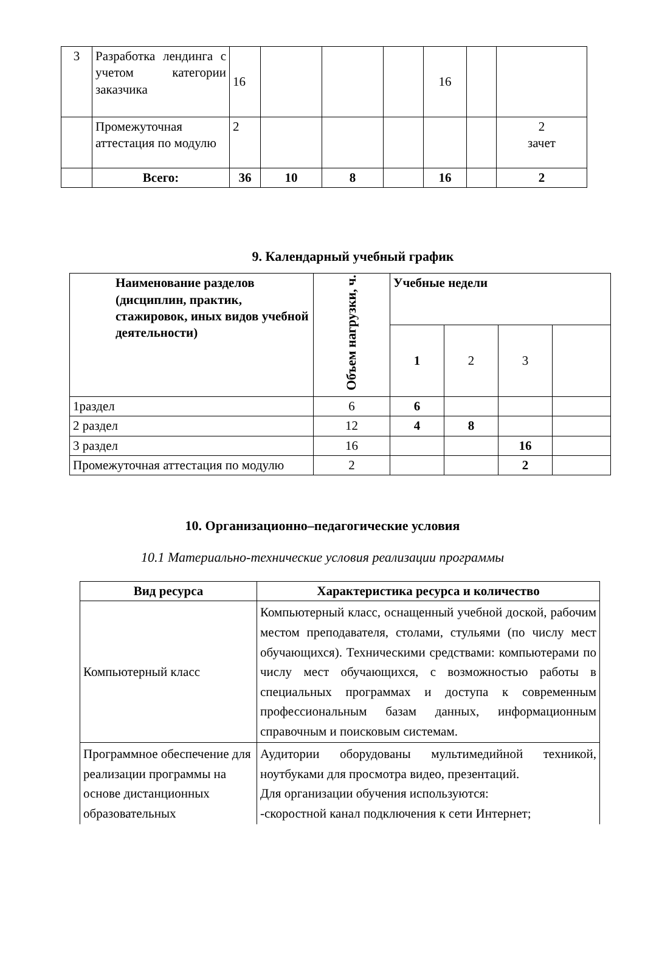| 3 | Разработка лендинга с учетом категории заказчика | 16 | | | | 16 | | |
| | Промежуточная аттестация по модулю | 2 | | | | | | 2 зачет |
| | Всего: | 36 | 10 | 8 | | 16 | | 2 |
9. Календарный учебный график
| Наименование разделов (дисциплин, практик, стажировок, иных видов учебной деятельности) | Объем нагрузки, ч. | Учебные недели | | | |
| | | 1 | 2 | 3 | |
| 1раздел | 6 | 6 | | | |
| 2 раздел | 12 | 4 | 8 | | |
| 3 раздел | 16 | | | 16 | |
| Промежуточная аттестация по модулю | 2 | | | 2 | |
10. Организационно–педагогические условия
10.1 Материально-технические условия реализации программы
| Вид ресурса | Характеристика ресурса и количество |
| --- | --- |
| Компьютерный класс | Компьютерный класс, оснащенный учебной доской, рабочим местом преподавателя, столами, стульями (по числу мест обучающихся). Техническими средствами: компьютерами по числу мест обучающихся, с возможностью работы в специальных программах и доступа к современным профессиональным базам данных, информационным справочным и поисковым системам. |
| Программное обеспечение для реализации программы на основе дистанционных образовательных | Аудитории оборудованы мультимедийной техникой, ноутбуками для просмотра видео, презентаций. Для организации обучения используются: -скоростной канал подключения к сети Интернет; |